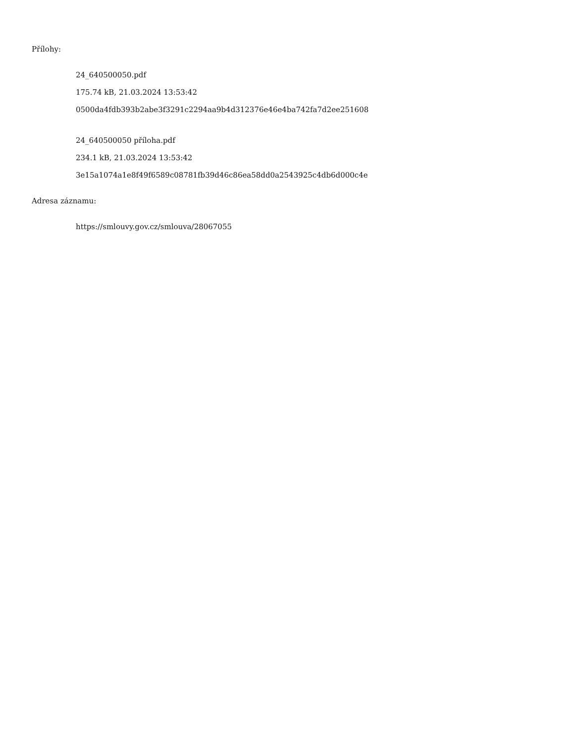Přílohy:
24_640500050.pdf
175.74 kB, 21.03.2024 13:53:42
0500da4fdb393b2abe3f3291c2294aa9b4d312376e46e4ba742fa7d2ee251608
24_640500050 příloha.pdf
234.1 kB, 21.03.2024 13:53:42
3e15a1074a1e8f49f6589c08781fb39d46c86ea58dd0a2543925c4db6d000c4e
Adresa záznamu:
https://smlouvy.gov.cz/smlouva/28067055